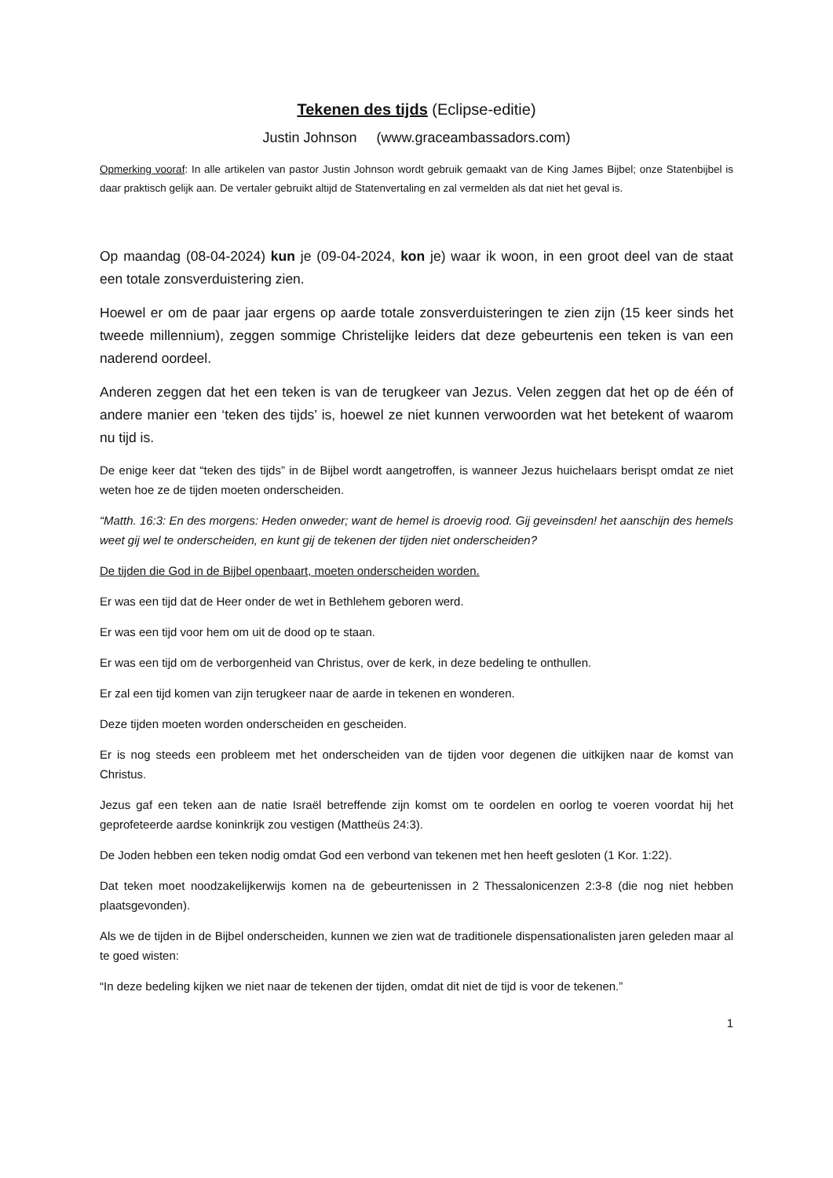Tekenen des tijds (Eclipse-editie)
Justin Johnson (www.graceambassadors.com)
Opmerking vooraf: In alle artikelen van pastor Justin Johnson wordt gebruik gemaakt van de King James Bijbel; onze Statenbijbel is daar praktisch gelijk aan. De vertaler gebruikt altijd de Statenvertaling en zal vermelden als dat niet het geval is.
Op maandag (08-04-2024) kun je (09-04-2024, kon je) waar ik woon, in een groot deel van de staat een totale zonsverduistering zien.
Hoewel er om de paar jaar ergens op aarde totale zonsverduisteringen te zien zijn (15 keer sinds het tweede millennium), zeggen sommige Christelijke leiders dat deze gebeurtenis een teken is van een naderend oordeel.
Anderen zeggen dat het een teken is van de terugkeer van Jezus. Velen zeggen dat het op de één of andere manier een ‘teken des tijds’ is, hoewel ze niet kunnen verwoorden wat het betekent of waarom nu tijd is.
De enige keer dat “teken des tijds” in de Bijbel wordt aangetroffen, is wanneer Jezus huichelaars berispt omdat ze niet weten hoe ze de tijden moeten onderscheiden.
“Matth. 16:3: En des morgens: Heden onweder; want de hemel is droevig rood. Gij geveinsden! het aanschijn des hemels weet gij wel te onderscheiden, en kunt gij de tekenen der tijden niet onderscheiden?
De tijden die God in de Bijbel openbaart, moeten onderscheiden worden.
Er was een tijd dat de Heer onder de wet in Bethlehem geboren werd.
Er was een tijd voor hem om uit de dood op te staan.
Er was een tijd om de verborgenheid van Christus, over de kerk, in deze bedeling te onthullen.
Er zal een tijd komen van zijn terugkeer naar de aarde in tekenen en wonderen.
Deze tijden moeten worden onderscheiden en gescheiden.
Er is nog steeds een probleem met het onderscheiden van de tijden voor degenen die uitkijken naar de komst van Christus.
Jezus gaf een teken aan de natie Israël betreffende zijn komst om te oordelen en oorlog te voeren voordat hij het geprofeteerde aardse koninkrijk zou vestigen (Mattheüs 24:3).
De Joden hebben een teken nodig omdat God een verbond van tekenen met hen heeft gesloten (1 Kor. 1:22).
Dat teken moet noodzakelijkerwijs komen na de gebeurtenissen in 2 Thessalonicenzen 2:3-8 (die nog niet hebben plaatsgevonden).
Als we de tijden in de Bijbel onderscheiden, kunnen we zien wat de traditionele dispensationalisten jaren geleden maar al te goed wisten:
“In deze bedeling kijken we niet naar de tekenen der tijden, omdat dit niet de tijd is voor de tekenen.”
1